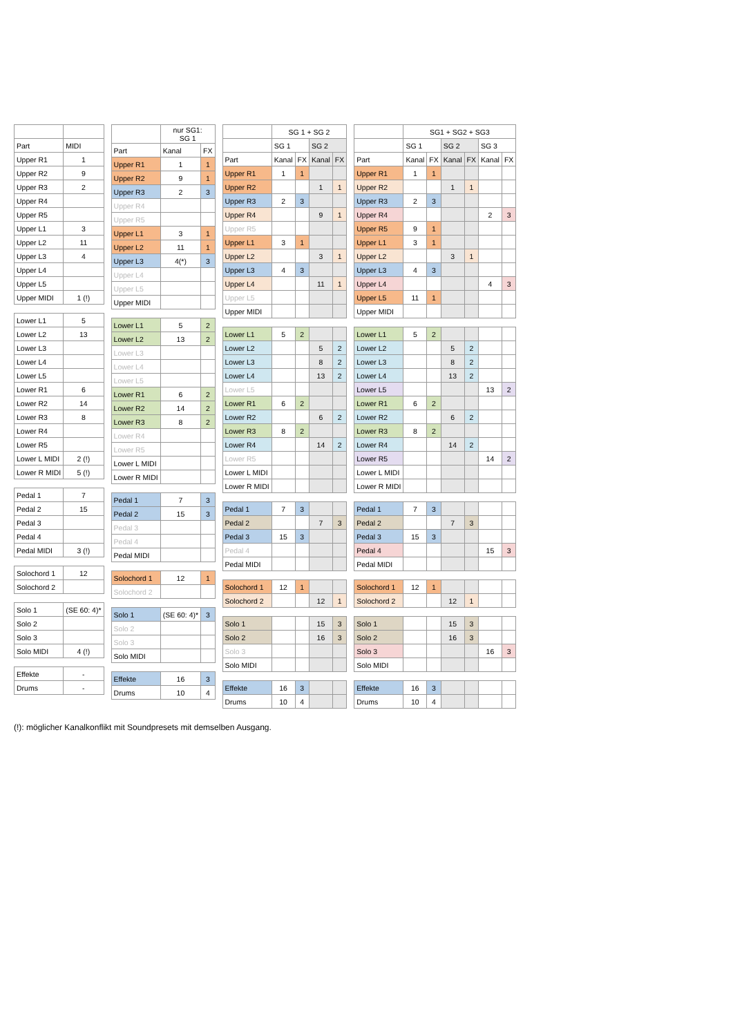| Part | MIDI |
| --- | --- |
| Upper R1 | 1 |
| Upper R2 | 9 |
| Upper R3 | 2 |
| Upper R4 | |
| Upper R5 | |
| Upper L1 | 3 |
| Upper L2 | 11 |
| Upper L3 | 4 |
| Upper L4 | |
| Upper L5 | |
| Upper MIDI | 1 (!) |
| Lower L1 | 5 |
| Lower L2 | 13 |
| Lower L3 | |
| Lower L4 | |
| Lower L5 | |
| Lower R1 | 6 |
| Lower R2 | 14 |
| Lower R3 | 8 |
| Lower R4 | |
| Lower R5 | |
| Lower L MIDI | 2 (!) |
| Lower R MIDI | 5 (!) |
| Pedal 1 | 7 |
| Pedal 2 | 15 |
| Pedal 3 | |
| Pedal 4 | |
| Pedal MIDI | 3 (!) |
| Solochord 1 | 12 |
| Solochord 2 | |
| Solo 1 | (SE 60: 4)* |
| Solo 2 | |
| Solo 3 | |
| Solo MIDI | 4 (!) |
| Effekte | - |
| Drums | - |
| | nur SG1: SG 1 | |
| --- | --- | --- |
| Part | Kanal | FX |
| Upper R1 | 1 | 1 |
| Upper R2 | 9 | 1 |
| Upper R3 | 2 | 3 |
| Upper R4 | | |
| Upper R5 | | |
| Upper L1 | 3 | 1 |
| Upper L2 | 11 | 1 |
| Upper L3 | 4(*) | 3 |
| Upper L4 | | |
| Upper L5 | | |
| Upper MIDI | | |
| Lower L1 | 5 | 2 |
| Lower L2 | 13 | 2 |
| Lower L3 | | |
| Lower L4 | | |
| Lower L5 | | |
| Lower R1 | 6 | 2 |
| Lower R2 | 14 | 2 |
| Lower R3 | 8 | 2 |
| Lower R4 | | |
| Lower R5 | | |
| Lower L MIDI | | |
| Lower R MIDI | | |
| Pedal 1 | 7 | 3 |
| Pedal 2 | 15 | 3 |
| Pedal 3 | | |
| Pedal 4 | | |
| Pedal MIDI | | |
| Solochord 1 | 12 | 1 |
| Solochord 2 | | |
| Solo 1 | (SE 60: 4)* | 3 |
| Solo 2 | | |
| Solo 3 | | |
| Solo MIDI | | |
| Effekte | 16 | 3 |
| Drums | 10 | 4 |
| | SG 1 + SG 2 | | | |
| --- | --- | --- | --- | --- |
| | SG 1 | | SG 2 | |
| Part | Kanal | FX | Kanal | FX |
| Upper R1 | 1 | 1 | | |
| Upper R2 | | | 1 | 1 |
| Upper R3 | 2 | 3 | | |
| Upper R4 | | | 9 | 1 |
| Upper R5 | | | | |
| Upper L1 | 3 | 1 | | |
| Upper L2 | | | 3 | 1 |
| Upper L3 | 4 | 3 | | |
| Upper L4 | | | 11 | 1 |
| Upper L5 | | | | |
| Upper MIDI | | | | |
| Lower L1 | 5 | 2 | | |
| Lower L2 | | | 5 | 2 |
| Lower L3 | | | 8 | 2 |
| Lower L4 | | | 13 | 2 |
| Lower L5 | | | | |
| Lower R1 | 6 | 2 | | |
| Lower R2 | | | 6 | 2 |
| Lower R3 | 8 | 2 | | |
| Lower R4 | | | 14 | 2 |
| Lower R5 | | | | |
| Lower L MIDI | | | | |
| Lower R MIDI | | | | |
| Pedal 1 | 7 | 3 | | |
| Pedal 2 | | | 7 | 3 |
| Pedal 3 | 15 | 3 | | |
| Pedal 4 | | | | |
| Pedal MIDI | | | | |
| Solochord 1 | 12 | 1 | | |
| Solochord 2 | | | 12 | 1 |
| Solo 1 | | | 15 | 3 |
| Solo 2 | | | 16 | 3 |
| Solo 3 | | | | |
| Solo MIDI | | | | |
| Effekte | 16 | 3 | | |
| Drums | 10 | 4 | | |
| | SG1 + SG2 + SG3 | | | | | |
| --- | --- | --- | --- | --- | --- | --- |
| | SG 1 | | SG 2 | | SG 3 | |
| Part | Kanal | FX | Kanal | FX | Kanal | FX |
| Upper R1 | 1 | 1 | | | | |
| Upper R2 | | | 1 | 1 | | |
| Upper R3 | 2 | 3 | | | | |
| Upper R4 | | | | | 2 | 3 |
| Upper R5 | 9 | 1 | | | | |
| Upper L1 | 3 | 1 | | | | |
| Upper L2 | | | 3 | 1 | | |
| Upper L3 | 4 | 3 | | | | |
| Upper L4 | | | | | 4 | 3 |
| Upper L5 | 11 | 1 | | | | |
| Upper MIDI | | | | | | |
| Lower L1 | 5 | 2 | | | | |
| Lower L2 | | | 5 | 2 | | |
| Lower L3 | | | 8 | 2 | | |
| Lower L4 | | | 13 | 2 | | |
| Lower L5 | | | | | 13 | 2 |
| Lower R1 | 6 | 2 | | | | |
| Lower R2 | | | 6 | 2 | | |
| Lower R3 | 8 | 2 | | | | |
| Lower R4 | | | 14 | 2 | | |
| Lower R5 | | | | | 14 | 2 |
| Lower L MIDI | | | | | | |
| Lower R MIDI | | | | | | |
| Pedal 1 | 7 | 3 | | | | |
| Pedal 2 | | | 7 | 3 | | |
| Pedal 3 | 15 | 3 | | | | |
| Pedal 4 | | | | | 15 | 3 |
| Pedal MIDI | | | | | | |
| Solochord 1 | 12 | 1 | | | | |
| Solochord 2 | | | 12 | 1 | | |
| Solo 1 | | | 15 | 3 | | |
| Solo 2 | | | 16 | 3 | | |
| Solo 3 | | | | | 16 | 3 |
| Solo MIDI | | | | | | |
| Effekte | 16 | 3 | | | | |
| Drums | 10 | 4 | | | | |
(!): möglicher Kanalkonflikt mit Soundpresets mit demselben Ausgang.